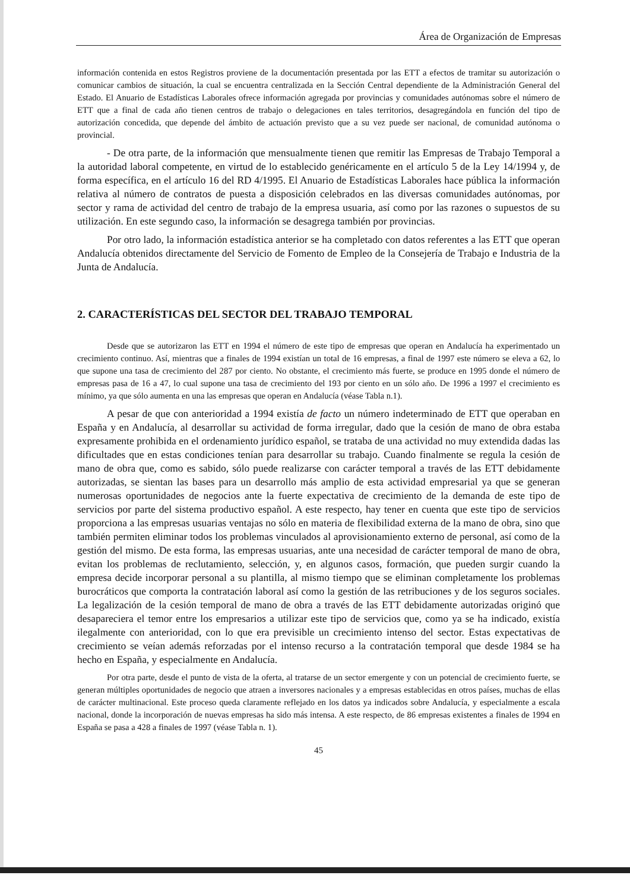Área de Organización de Empresas
información contenida en estos Registros proviene de la documentación presentada por las ETT a efectos de tramitar su autorización o comunicar cambios de situación, la cual se encuentra centralizada en la Sección Central dependiente de la Administración General del Estado. El Anuario de Estadísticas Laborales ofrece información agregada por provincias y comunidades autónomas sobre el número de ETT que a final de cada año tienen centros de trabajo o delegaciones en tales territorios, desagregándola en función del tipo de autorización concedida, que depende del ámbito de actuación previsto que a su vez puede ser nacional, de comunidad autónoma o provincial.
- De otra parte, de la información que mensualmente tienen que remitir las Empresas de Trabajo Temporal a la autoridad laboral competente, en virtud de lo establecido genéricamente en el artículo 5 de la Ley 14/1994 y, de forma específica, en el artículo 16 del RD 4/1995. El Anuario de Estadísticas Laborales hace pública la información relativa al número de contratos de puesta a disposición celebrados en las diversas comunidades autónomas, por sector y rama de actividad del centro de trabajo de la empresa usuaria, así como por las razones o supuestos de su utilización. En este segundo caso, la información se desagrega también por provincias.
Por otro lado, la información estadística anterior se ha completado con datos referentes a las ETT que operan Andalucía obtenidos directamente del Servicio de Fomento de Empleo de la Consejería de Trabajo e Industria de la Junta de Andalucía.
2. CARACTERÍSTICAS DEL SECTOR DEL TRABAJO TEMPORAL
Desde que se autorizaron las ETT en 1994 el número de este tipo de empresas que operan en Andalucía ha experimentado un crecimiento continuo. Así, mientras que a finales de 1994 existían un total de 16 empresas, a final de 1997 este número se eleva a 62, lo que supone una tasa de crecimiento del 287 por ciento. No obstante, el crecimiento más fuerte, se produce en 1995 donde el número de empresas pasa de 16 a 47, lo cual supone una tasa de crecimiento del 193 por ciento en un sólo año. De 1996 a 1997 el crecimiento es mínimo, ya que sólo aumenta en una las empresas que operan en Andalucía (véase Tabla n.1).
A pesar de que con anterioridad a 1994 existía de facto un número indeterminado de ETT que operaban en España y en Andalucía, al desarrollar su actividad de forma irregular, dado que la cesión de mano de obra estaba expresamente prohibida en el ordenamiento jurídico español, se trataba de una actividad no muy extendida dadas las dificultades que en estas condiciones tenían para desarrollar su trabajo. Cuando finalmente se regula la cesión de mano de obra que, como es sabido, sólo puede realizarse con carácter temporal a través de las ETT debidamente autorizadas, se sientan las bases para un desarrollo más amplio de esta actividad empresarial ya que se generan numerosas oportunidades de negocios ante la fuerte expectativa de crecimiento de la demanda de este tipo de servicios por parte del sistema productivo español. A este respecto, hay tener en cuenta que este tipo de servicios proporciona a las empresas usuarias ventajas no sólo en materia de flexibilidad externa de la mano de obra, sino que también permiten eliminar todos los problemas vinculados al aprovisionamiento externo de personal, así como de la gestión del mismo. De esta forma, las empresas usuarias, ante una necesidad de carácter temporal de mano de obra, evitan los problemas de reclutamiento, selección, y, en algunos casos, formación, que pueden surgir cuando la empresa decide incorporar personal a su plantilla, al mismo tiempo que se eliminan completamente los problemas burocráticos que comporta la contratación laboral así como la gestión de las retribuciones y de los seguros sociales. La legalización de la cesión temporal de mano de obra a través de las ETT debidamente autorizadas originó que desapareciera el temor entre los empresarios a utilizar este tipo de servicios que, como ya se ha indicado, existía ilegalmente con anterioridad, con lo que era previsible un crecimiento intenso del sector. Estas expectativas de crecimiento se veían además reforzadas por el intenso recurso a la contratación temporal que desde 1984 se ha hecho en España, y especialmente en Andalucía.
Por otra parte, desde el punto de vista de la oferta, al tratarse de un sector emergente y con un potencial de crecimiento fuerte, se generan múltiples oportunidades de negocio que atraen a inversores nacionales y a empresas establecidas en otros países, muchas de ellas de carácter multinacional. Este proceso queda claramente reflejado en los datos ya indicados sobre Andalucía, y especialmente a escala nacional, donde la incorporación de nuevas empresas ha sido más intensa. A este respecto, de 86 empresas existentes a finales de 1994 en España se pasa a 428 a finales de 1997 (véase Tabla n. 1).
45